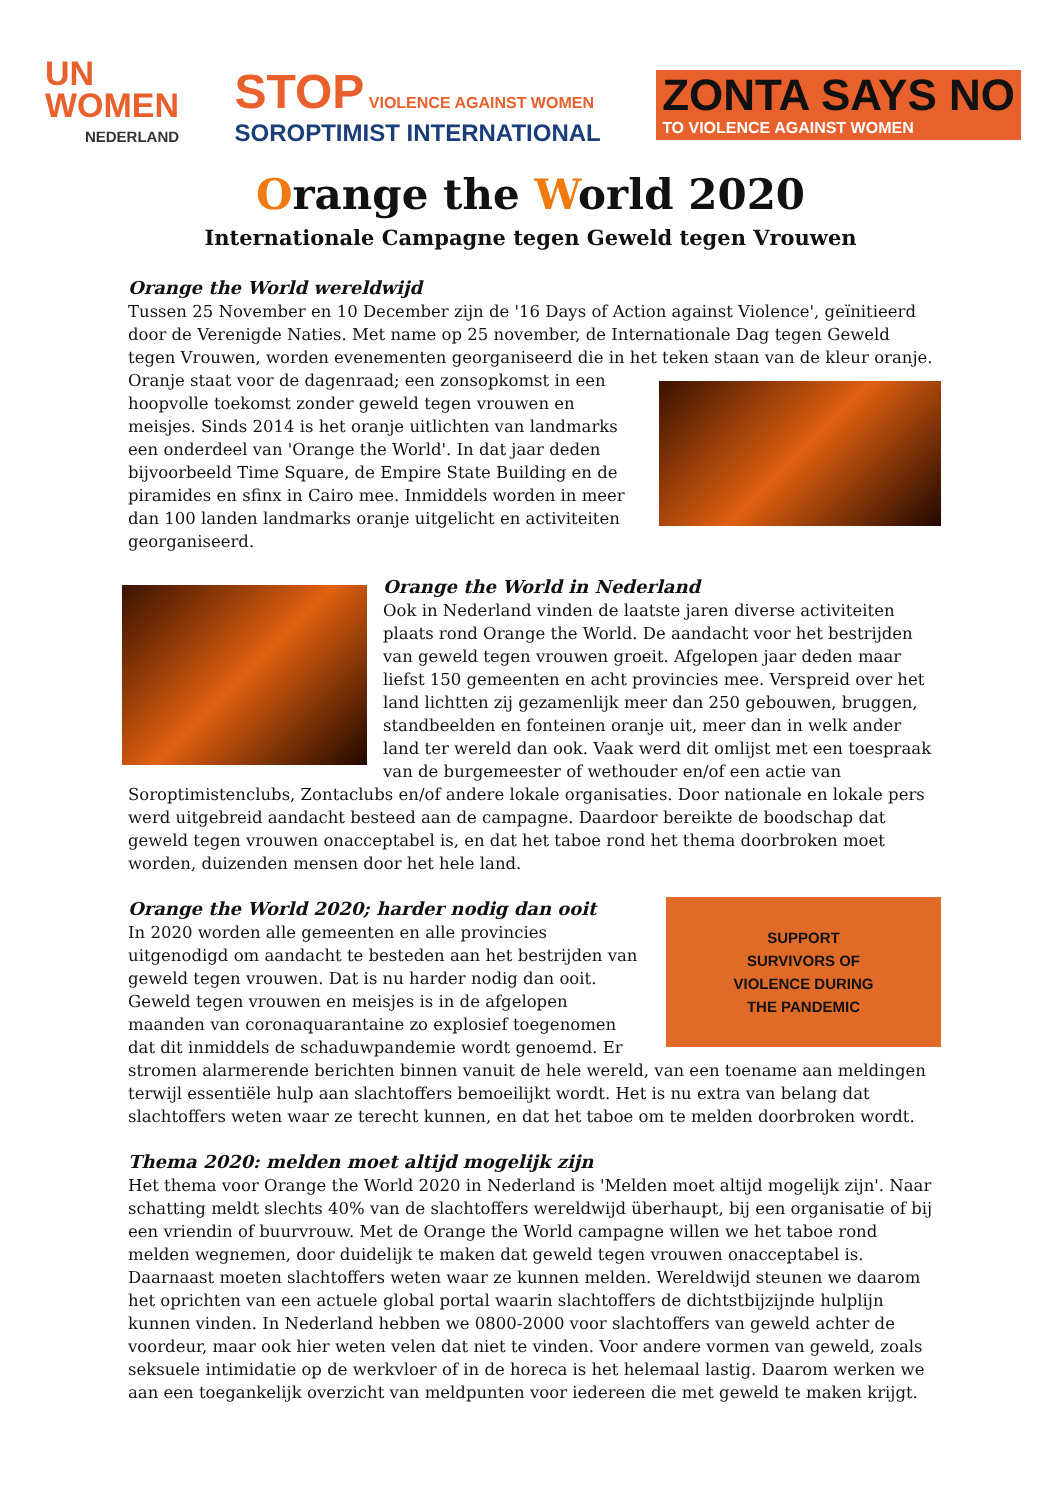UN
WOMEN
NEDERLAND
STOP VIOLENCE AGAINST WOMEN
SOROPTIMIST INTERNATIONAL
ZONTA SAYS NO
TO VIOLENCE AGAINST WOMEN
Orange the World 2020
Internationale Campagne tegen Geweld tegen Vrouwen
Orange the World wereldwijd
Tussen 25 November en 10 December zijn de '16 Days of Action against Violence', geïnitieerd door de Verenigde Naties. Met name op 25 november, de Internationale Dag tegen Geweld tegen Vrouwen, worden evenementen georganiseerd die in het teken staan van de kleur oranje. Oranje staat voor de dagenraad; een zonsopkomst in een hoopvolle toekomst zonder geweld tegen vrouwen en meisjes. Sinds 2014 is het oranje uitlichten van landmarks een onderdeel van 'Orange the World'. In dat jaar deden bijvoorbeeld Time Square, de Empire State Building en de piramides en sfinx in Cairo mee. Inmiddels worden in meer dan 100 landen landmarks oranje uitgelicht en activiteiten georganiseerd.
Orange the World in Nederland
Ook in Nederland vinden de laatste jaren diverse activiteiten plaats rond Orange the World. De aandacht voor het bestrijden van geweld tegen vrouwen groeit. Afgelopen jaar deden maar liefst 150 gemeenten en acht provincies mee. Verspreid over het land lichtten zij gezamenlijk meer dan 250 gebouwen, bruggen, standbeelden en fonteinen oranje uit, meer dan in welk ander land ter wereld dan ook. Vaak werd dit omlijst met een toespraak van de burgemeester of wethouder en/of een actie van Soroptimistenclubs, Zontaclubs en/of andere lokale organisaties. Door nationale en lokale pers werd uitgebreid aandacht besteed aan de campagne. Daardoor bereikte de boodschap dat geweld tegen vrouwen onacceptabel is, en dat het taboe rond het thema doorbroken moet worden, duizenden mensen door het hele land.
SUPPORT
SURVIVORS OF
VIOLENCE DURING
THE PANDEMIC
Orange the World 2020; harder nodig dan ooit
In 2020 worden alle gemeenten en alle provincies uitgenodigd om aandacht te besteden aan het bestrijden van geweld tegen vrouwen. Dat is nu harder nodig dan ooit. Geweld tegen vrouwen en meisjes is in de afgelopen maanden van coronaquarantaine zo explosief toegenomen dat dit inmiddels de schaduwpandemie wordt genoemd. Er stromen alarmerende berichten binnen vanuit de hele wereld, van een toename aan meldingen terwijl essentiële hulp aan slachtoffers bemoeilijkt wordt. Het is nu extra van belang dat slachtoffers weten waar ze terecht kunnen, en dat het taboe om te melden doorbroken wordt.
Thema 2020: melden moet altijd mogelijk zijn
Het thema voor Orange the World 2020 in Nederland is 'Melden moet altijd mogelijk zijn'. Naar schatting meldt slechts 40% van de slachtoffers wereldwijd überhaupt, bij een organisatie of bij een vriendin of buurvrouw. Met de Orange the World campagne willen we het taboe rond melden wegnemen, door duidelijk te maken dat geweld tegen vrouwen onacceptabel is. Daarnaast moeten slachtoffers weten waar ze kunnen melden. Wereldwijd steunen we daarom het oprichten van een actuele global portal waarin slachtoffers de dichtstbijzijnde hulplijn kunnen vinden. In Nederland hebben we 0800-2000 voor slachtoffers van geweld achter de voordeur, maar ook hier weten velen dat niet te vinden. Voor andere vormen van geweld, zoals seksuele intimidatie op de werkvloer of in de horeca is het helemaal lastig. Daarom werken we aan een toegankelijk overzicht van meldpunten voor iedereen die met geweld te maken krijgt.